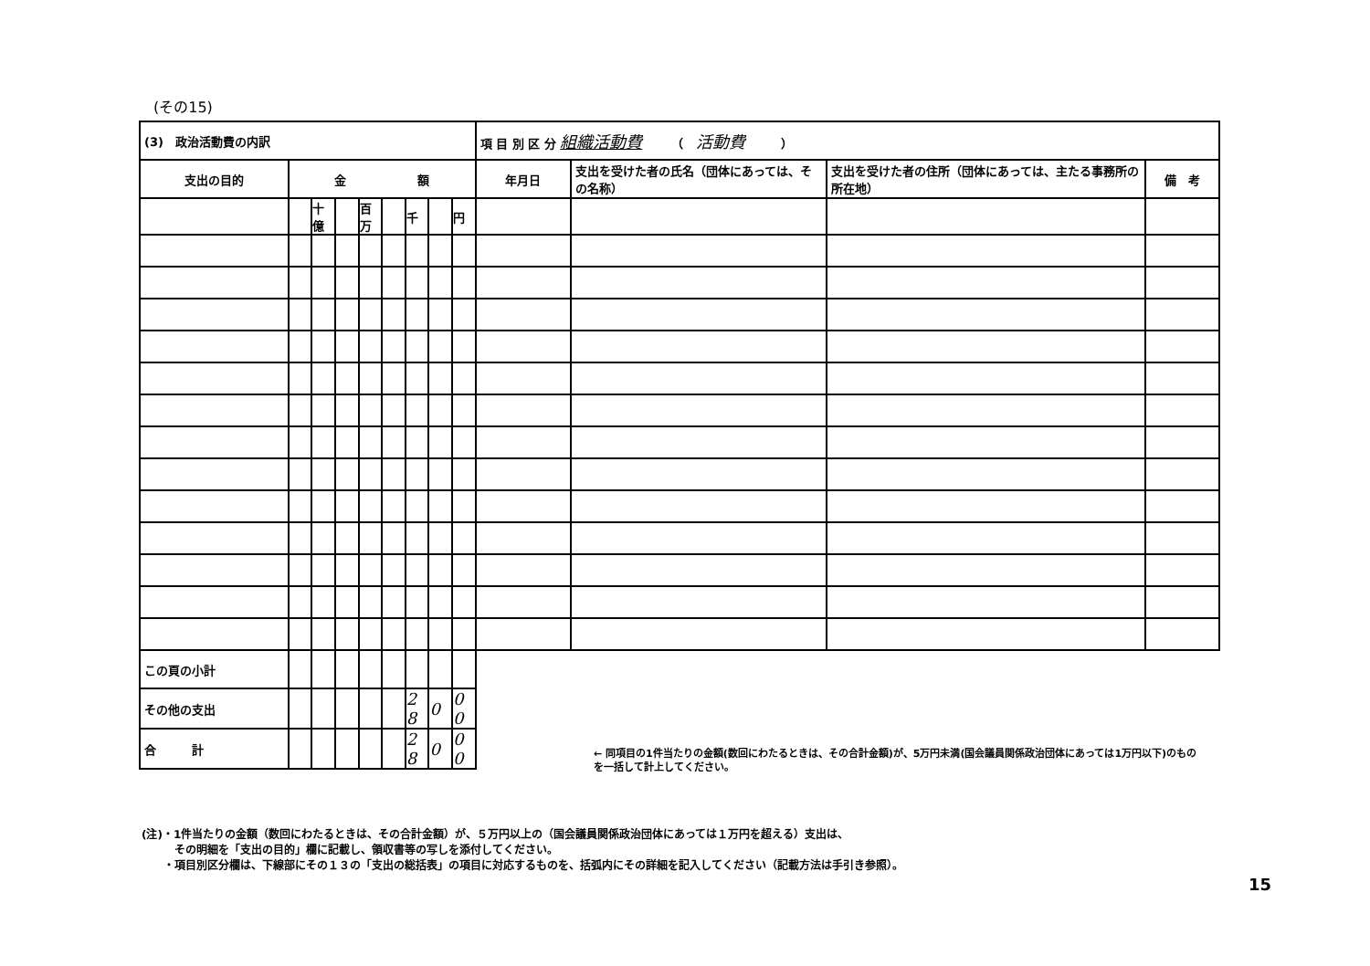(その15)
| (3) 政治活動費の内訳 | | | | | | | | | 項 目 別 区 分 組織活動費 （ 活動費 ） | | | |
| 支出の目的 | 金 額 | | | | | | | | 年月日 | 支出を受けた者の氏名（団体にあっては、その名称） | 支出を受けた者の住所（団体にあっては、主たる事務所の所在地） | 備 考 |
| | | 十億 | | 百万 | | 千 | | 円 | | | | |
| この頁の小計 | | | | | | | | | | | | |
| その他の支出 | | | | | | 2 8 | 0 | 0 0 | | | | |
| 合 計 | | | | | | 2 8 | 0 | 0 0 | | | | |
← 同項目の1件当たりの金額(数回にわたるときは、その合計金額)が、5万円未満(国会議員関係政治団体にあっては1万円以下)のものを一括して計上してください。
(注)・1件当たりの金額（数回にわたるときは、その合計金額）が、５万円以上の（国会議員関係政治団体にあっては１万円を超える）支出は、
　　　その明細を「支出の目的」欄に記載し、領収書等の写しを添付してください。
　　・項目別区分欄は、下線部にその１３の「支出の総括表」の項目に対応するものを、括弧内にその詳細を記入してください（記載方法は手引き参照）。
15